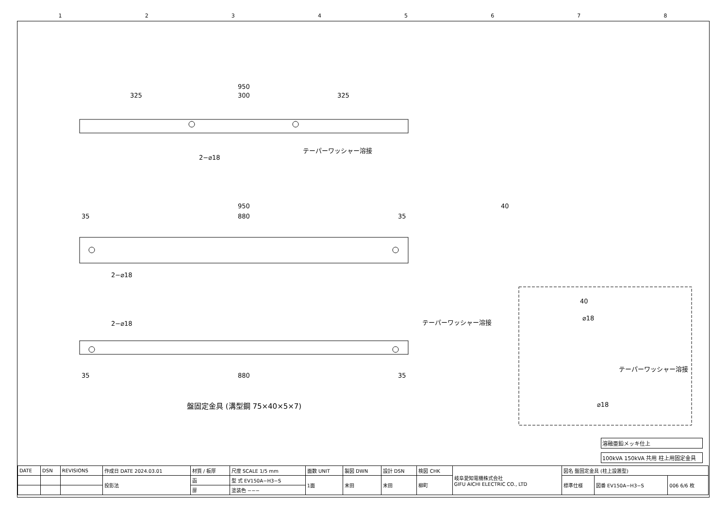12345678
950
325
300
325
2−⌀18
テーパーワッシャー溶接
950
35
880
35
2−⌀18
40
2−⌀18
テーパーワッシャー溶接
35
880
35
40
⌀18
テーパーワッシャー溶接
⌀18
盤固定金具 (溝型鋼 75×40×5×7)
溶融亜鉛メッキ仕上
100kVA 150kVA 共用 柱上用固定金具
| DATE | DSN | REVISIONS | 作成日 DATE 2024.03.01 | 材質 / 板厚 | 尺度 SCALE 1/5 mm | 面数 UNIT | 製図 DWN | 設計 DSN | 検図 CHK | 岐阜愛知電機株式会社 GIFU AICHI ELECTRIC CO., LTD | 図名 盤固定金具 (柱上設置型) | | |
| | | | 投影法 | 函 | 型 式 EV150A−H3−S | 1面 | 末田 | 末田 | 柳町 | | 標準仕様 | 図番 EV150A−H3−S | 006 6/6 枚 |
| | | | | 扉 | 塗装色 −−− | | | | | | | | |